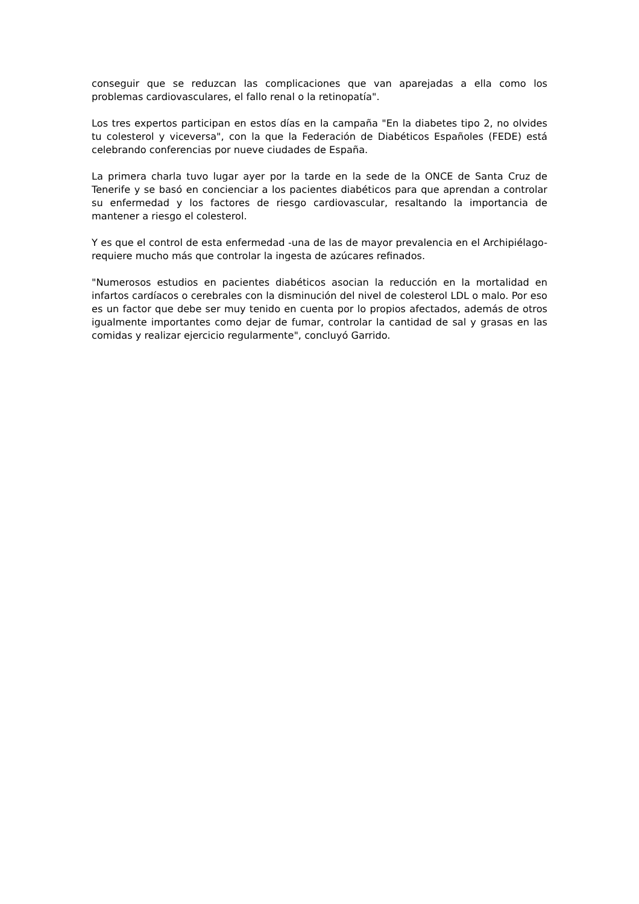conseguir que se reduzcan las complicaciones que van aparejadas a ella como los problemas cardiovasculares, el fallo renal o la retinopatía".
Los tres expertos participan en estos días en la campaña "En la diabetes tipo 2, no olvides tu colesterol y viceversa", con la que la Federación de Diabéticos Españoles (FEDE) está celebrando conferencias por nueve ciudades de España.
La primera charla tuvo lugar ayer por la tarde en la sede de la ONCE de Santa Cruz de Tenerife y se basó en concienciar a los pacientes diabéticos para que aprendan a controlar su enfermedad y los factores de riesgo cardiovascular, resaltando la importancia de mantener a riesgo el colesterol.
Y es que el control de esta enfermedad -una de las de mayor prevalencia en el Archipiélago- requiere mucho más que controlar la ingesta de azúcares refinados.
"Numerosos estudios en pacientes diabéticos asocian la reducción en la mortalidad en infartos cardíacos o cerebrales con la disminución del nivel de colesterol LDL o malo. Por eso es un factor que debe ser muy tenido en cuenta por lo propios afectados, además de otros igualmente importantes como dejar de fumar, controlar la cantidad de sal y grasas en las comidas y realizar ejercicio regularmente", concluyó Garrido.